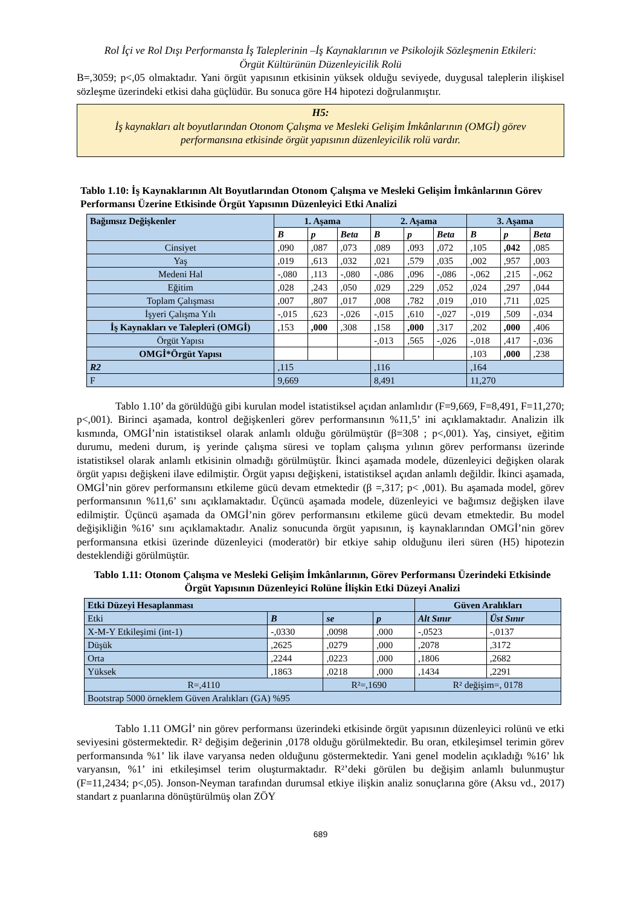Rol İçi ve Rol Dışı Performansta İş Taleplerinin –İş Kaynaklarının ve Psikolojik Sözleşmenin Etkileri:
Örgüt Kültürünün Düzenleyicilik Rolü
B=,3059; p<,05 olmaktadır. Yani örgüt yapısının etkisinin yüksek olduğu seviyede, duygusal taleplerin ilişkisel sözleşme üzerindeki etkisi daha güçlüdür. Bu sonuca göre H4 hipotezi doğrulanmıştır.
H5:
İş kaynakları alt boyutlarından Otonom Çalışma ve Mesleki Gelişim İmkânlarının (OMGİ) görev performansına etkisinde örgüt yapısının düzenleyicilik rolü vardır.
Tablo 1.10: İş Kaynaklarının Alt Boyutlarından Otonom Çalışma ve Mesleki Gelişim İmkânlarının Görev Performansı Üzerine Etkisinde Örgüt Yapısının Düzenleyici Etki Analizi
| Bağımsız Değişkenler | 1. Aşama | | | 2. Aşama | | | 3. Aşama | | |
| --- | --- | --- | --- | --- | --- | --- | --- | --- | --- |
| | B | p | Beta | B | p | Beta | B | p | Beta |
| Cinsiyet | ,090 | ,087 | ,073 | ,089 | ,093 | ,072 | ,105 | ,042 | ,085 |
| Yaş | ,019 | ,613 | ,032 | ,021 | ,579 | ,035 | ,002 | ,957 | ,003 |
| Medeni Hal | -,080 | ,113 | -,080 | -,086 | ,096 | -,086 | -,062 | ,215 | -,062 |
| Eğitim | ,028 | ,243 | ,050 | ,029 | ,229 | ,052 | ,024 | ,297 | ,044 |
| Toplam Çalışması | ,007 | ,807 | ,017 | ,008 | ,782 | ,019 | ,010 | ,711 | ,025 |
| İşyeri Çalışma Yılı | -,015 | ,623 | -,026 | -,015 | ,610 | -,027 | -,019 | ,509 | -,034 |
| İş Kaynakları ve Talepleri (OMGİ) | ,153 | ,000 | ,308 | ,158 | ,000 | ,317 | ,202 | ,000 | ,406 |
| Örgüt Yapısı | | | | -,013 | ,565 | -,026 | -,018 | ,417 | -,036 |
| OMGİ*Örgüt Yapısı | | | | | | | ,103 | ,000 | ,238 |
| R2 | ,115 | | | ,116 | | | ,164 | | |
| F | 9,669 | | | 8,491 | | | 11,270 | | |
Tablo 1.10’ da görüldüğü gibi kurulan model istatistiksel açıdan anlamlıdır (F=9,669, F=8,491, F=11,270; p<,001). Birinci aşamada, kontrol değişkenleri görev performansının %11,5’ ini açıklamaktadır. Analizin ilk kısmında, OMGİ’nin istatistiksel olarak anlamlı olduğu görülmüştür (β=308 ; p<,001). Yaş, cinsiyet, eğitim durumu, medeni durum, iş yerinde çalışma süresi ve toplam çalışma yılının görev performansı üzerinde istatistiksel olarak anlamlı etkisinin olmadığı görülmüştür. İkinci aşamada modele, düzenleyici değişken olarak örgüt yapısı değişkeni ilave edilmiştir. Örgüt yapısı değişkeni, istatistiksel açıdan anlamlı değildir. İkinci aşamada, OMGİ’nin görev performansını etkileme gücü devam etmektedir (β =,317; p< ,001). Bu aşamada model, görev performansının %11,6’ sını açıklamaktadır. Üçüncü aşamada modele, düzenleyici ve bağımsız değişken ilave edilmiştir. Üçüncü aşamada da OMGİ’nin görev performansını etkileme gücü devam etmektedir. Bu model değişikliğin %16’ sını açıklamaktadır. Analiz sonucunda örgüt yapısının, iş kaynaklarından OMGİ’nin görev performansına etkisi üzerinde düzenleyici (moderatör) bir etkiye sahip olduğunu ileri süren (H5) hipotezin desteklendiği görülmüştür.
Tablo 1.11: Otonom Çalışma ve Mesleki Gelişim İmkânlarının, Görev Performansı Üzerindeki Etkisinde Örgüt Yapısının Düzenleyici Rolüne İlişkin Etki Düzeyi Analizi
| Etki Düzeyi Hesaplanması | | | | Güven Aralıkları | |
| --- | --- | --- | --- | --- | --- |
| Etki | B | se | p | Alt Sınır | Üst Sınır |
| X-M-Y Etkileşimi (int-1) | -,0330 | ,0098 | ,000 | -,0523 | -,0137 |
| Düşük | ,2625 | ,0279 | ,000 | ,2078 | ,3172 |
| Orta | ,2244 | ,0223 | ,000 | ,1806 | ,2682 |
| Yüksek | ,1863 | ,0218 | ,000 | ,1434 | ,2291 |
| R=,4110 | | R²=,1690 | | R² değişim=, 0178 | |
| Bootstrap 5000 örneklem Güven Aralıkları (GA) %95 | | | | | |
Tablo 1.11 OMGİ’ nin görev performansı üzerindeki etkisinde örgüt yapısının düzenleyici rolünü ve etki seviyesini göstermektedir. R² değişim değerinin ,0178 olduğu görülmektedir. Bu oran, etkileşimsel terimin görev performansında %1’ lik ilave varyansa neden olduğunu göstermektedir. Yani genel modelin açıkladığı %16’ lık varyansın, %1’ ini etkileşimsel terim oluşturmaktadır. R²’deki görülen bu değişim anlamlı bulunmuştur (F=11,2434; p<,05). Jonson-Neyman tarafından durumsal etkiye ilişkin analiz sonuçlarına göre (Aksu vd., 2017) standart z puanlarına dönüştürülmüş olan ZÖY
689